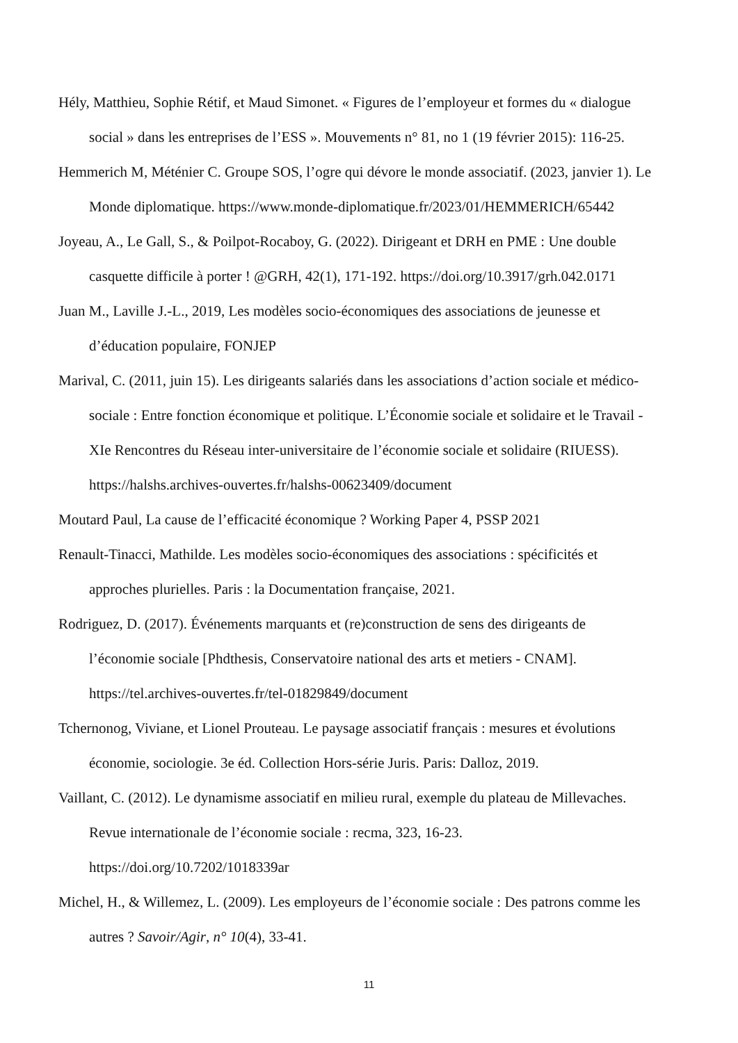Hély, Matthieu, Sophie Rétif, et Maud Simonet. « Figures de l’employeur et formes du « dialogue social » dans les entreprises de l’ESS ». Mouvements n° 81, no 1 (19 février 2015): 116-25.
Hemmerich M, Méténier C. Groupe SOS, l’ogre qui dévore le monde associatif. (2023, janvier 1). Le Monde diplomatique. https://www.monde-diplomatique.fr/2023/01/HEMMERICH/65442
Joyeau, A., Le Gall, S., & Poilpot-Rocaboy, G. (2022). Dirigeant et DRH en PME : Une double casquette difficile à porter ! @GRH, 42(1), 171-192. https://doi.org/10.3917/grh.042.0171
Juan M., Laville J.-L., 2019, Les modèles socio-économiques des associations de jeunesse et d’éducation populaire, FONJEP
Marival, C. (2011, juin 15). Les dirigeants salariés dans les associations d’action sociale et médico-sociale : Entre fonction économique et politique. L’Économie sociale et solidaire et le Travail - XIe Rencontres du Réseau inter-universitaire de l’économie sociale et solidaire (RIUESS). https://halshs.archives-ouvertes.fr/halshs-00623409/document
Moutard Paul, La cause de l’efficacité économique ? Working Paper 4, PSSP 2021
Renault-Tinacci, Mathilde. Les modèles socio-économiques des associations : spécificités et approches plurielles. Paris : la Documentation française, 2021.
Rodriguez, D. (2017). Événements marquants et (re)construction de sens des dirigeants de l’économie sociale [Phdthesis, Conservatoire national des arts et metiers - CNAM]. https://tel.archives-ouvertes.fr/tel-01829849/document
Tchernonog, Viviane, et Lionel Prouteau. Le paysage associatif français : mesures et évolutions économie, sociologie. 3e éd. Collection Hors-série Juris. Paris: Dalloz, 2019.
Vaillant, C. (2012). Le dynamisme associatif en milieu rural, exemple du plateau de Millevaches. Revue internationale de l’économie sociale : recma, 323, 16-23.
https://doi.org/10.7202/1018339ar
Michel, H., & Willemez, L. (2009). Les employeurs de l’économie sociale : Des patrons comme les autres ? Savoir/Agir, n° 10(4), 33-41.
11